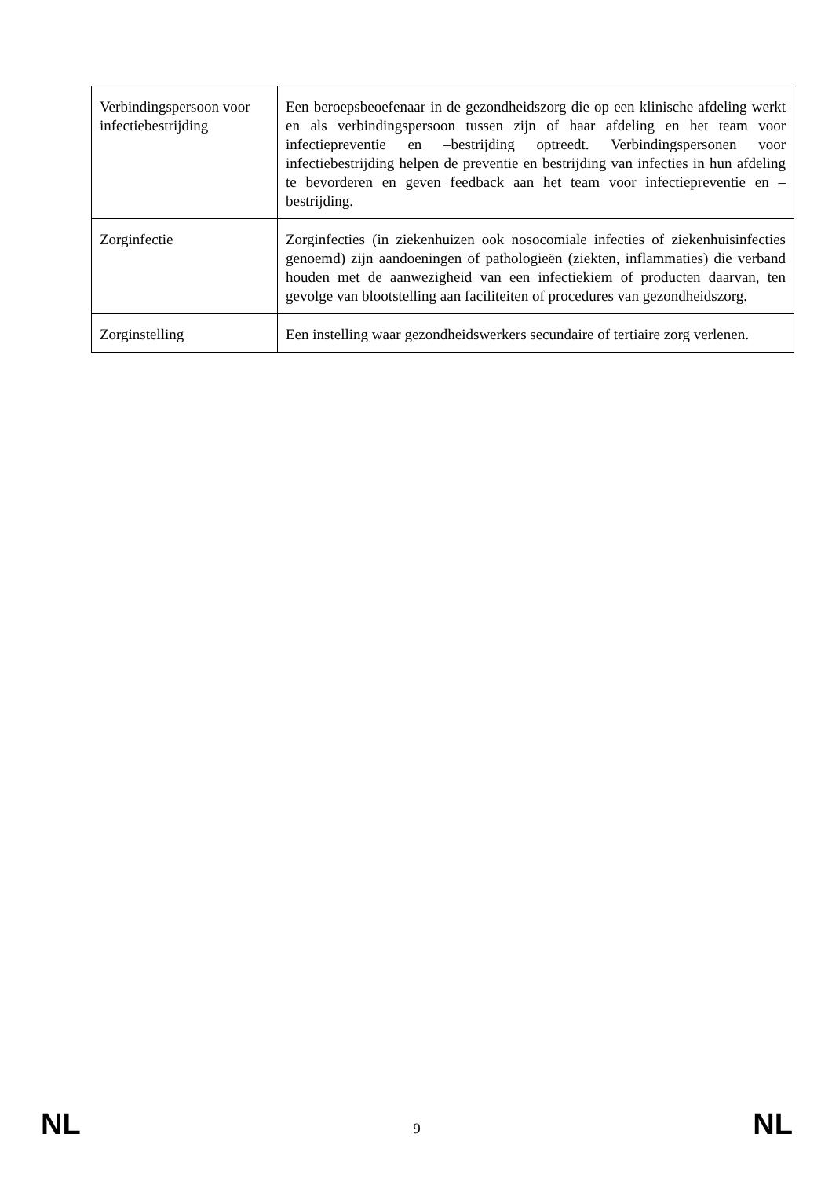| Verbindingspersoon voor infectiebestrijding | Een beroepsbeoefenaar in de gezondheidszorg die op een klinische afdeling werkt en als verbindingspersoon tussen zijn of haar afdeling en het team voor infectiepreventie en –bestrijding optreedt. Verbindingspersonen voor infectiebestrijding helpen de preventie en bestrijding van infecties in hun afdeling te bevorderen en geven feedback aan het team voor infectiepreventie en –bestrijding. |
| Zorginfectie | Zorginfecties (in ziekenhuizen ook nosocomiale infecties of ziekenhuisinfecties genoemd) zijn aandoeningen of pathologieën (ziekten, inflammaties) die verband houden met de aanwezigheid van een infectiekiem of producten daarvan, ten gevolge van blootstelling aan faciliteiten of procedures van gezondheidszorg. |
| Zorginstelling | Een instelling waar gezondheidswerkers secundaire of tertiaire zorg verlenen. |
NL 9 NL